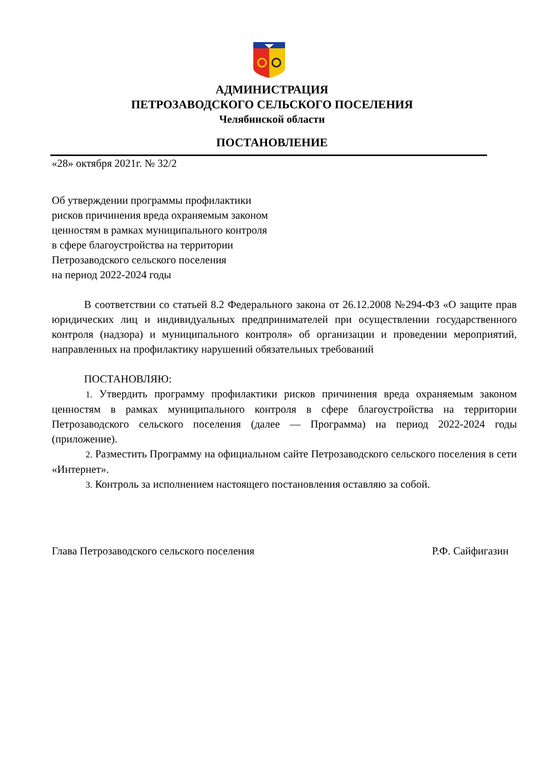АДМИНИСТРАЦИЯ
ПЕТРОЗАВОДСКОГО СЕЛЬСКОГО ПОСЕЛЕНИЯ
Челябинской области
ПОСТАНОВЛЕНИЕ
«28» октября 2021г. № 32/2
Об утверждении программы профилактики
рисков причинения вреда охраняемым законом
ценностям в рамках муниципального контроля
в сфере благоустройства на территории
Петрозаводского сельского поселения
на период 2022-2024 годы
В соответствии со статьей 8.2 Федерального закона от 26.12.2008 №294-ФЗ «О защите прав юридических лиц и индивидуальных предпринимателей при осуществлении государственного контроля (надзора) и муниципального контроля» об организации и проведении мероприятий, направленных на профилактику нарушений обязательных требований
ПОСТАНОВЛЯЮ:
1. Утвердить программу профилактики рисков причинения вреда охраняемым законом ценностям в рамках муниципального контроля в сфере благоустройства на территории Петрозаводского сельского поселения (далее — Программа) на период 2022-2024 годы (приложение).
2. Разместить Программу на официальном сайте Петрозаводского сельского поселения в сети «Интернет».
3. Контроль за исполнением настоящего постановления оставляю за собой.
Глава Петрозаводского сельского поселения Р.Ф. Сайфигазин